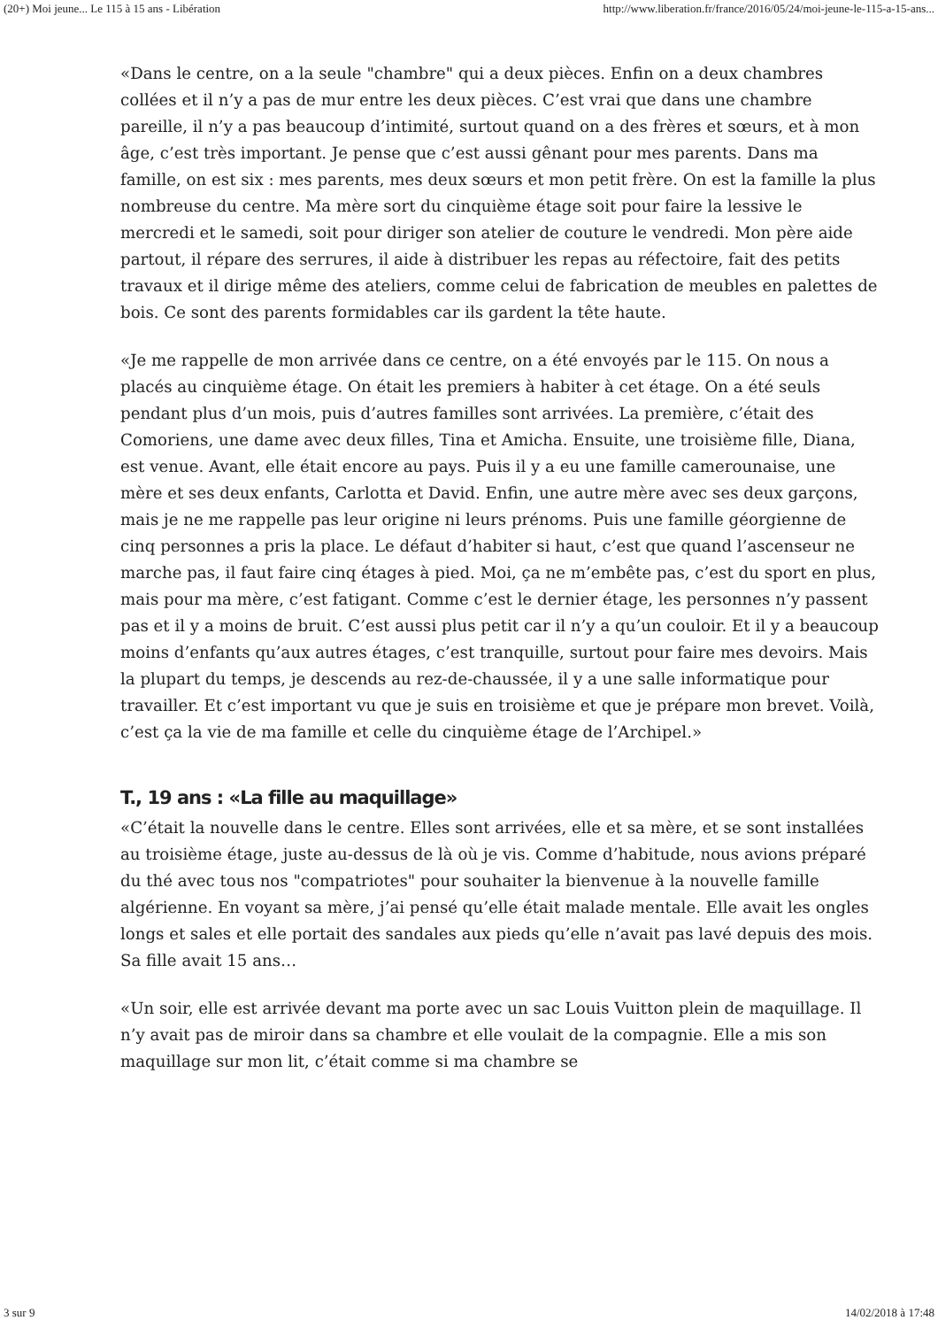(20+) Moi jeune... Le 115 à 15 ans - Libération http://www.liberation.fr/france/2016/05/24/moi-jeune-le-115-a-15-ans...
«Dans le centre, on a la seule "chambre" qui a deux pièces. Enfin on a deux chambres collées et il n’y a pas de mur entre les deux pièces. C’est vrai que dans une chambre pareille, il n’y a pas beaucoup d’intimité, surtout quand on a des frères et sœurs, et à mon âge, c’est très important. Je pense que c’est aussi gênant pour mes parents. Dans ma famille, on est six : mes parents, mes deux sœurs et mon petit frère. On est la famille la plus nombreuse du centre. Ma mère sort du cinquième étage soit pour faire la lessive le mercredi et le samedi, soit pour diriger son atelier de couture le vendredi. Mon père aide partout, il répare des serrures, il aide à distribuer les repas au réfectoire, fait des petits travaux et il dirige même des ateliers, comme celui de fabrication de meubles en palettes de bois. Ce sont des parents formidables car ils gardent la tête haute.
«Je me rappelle de mon arrivée dans ce centre, on a été envoyés par le 115. On nous a placés au cinquième étage. On était les premiers à habiter à cet étage. On a été seuls pendant plus d’un mois, puis d’autres familles sont arrivées. La première, c’était des Comoriens, une dame avec deux filles, Tina et Amicha. Ensuite, une troisième fille, Diana, est venue. Avant, elle était encore au pays. Puis il y a eu une famille camerounaise, une mère et ses deux enfants, Carlotta et David. Enfin, une autre mère avec ses deux garçons, mais je ne me rappelle pas leur origine ni leurs prénoms. Puis une famille géorgienne de cinq personnes a pris la place. Le défaut d’habiter si haut, c’est que quand l’ascenseur ne marche pas, il faut faire cinq étages à pied. Moi, ça ne m’embête pas, c’est du sport en plus, mais pour ma mère, c’est fatigant. Comme c’est le dernier étage, les personnes n’y passent pas et il y a moins de bruit. C’est aussi plus petit car il n’y a qu’un couloir. Et il y a beaucoup moins d’enfants qu’aux autres étages, c’est tranquille, surtout pour faire mes devoirs. Mais la plupart du temps, je descends au rez-de-chaussée, il y a une salle informatique pour travailler. Et c’est important vu que je suis en troisième et que je prépare mon brevet. Voilà, c’est ça la vie de ma famille et celle du cinquième étage de l’Archipel.»
T., 19 ans : «La fille au maquillage»
«C’était la nouvelle dans le centre. Elles sont arrivées, elle et sa mère, et se sont installées au troisième étage, juste au-dessus de là où je vis. Comme d’habitude, nous avions préparé du thé avec tous nos "compatriotes" pour souhaiter la bienvenue à la nouvelle famille algérienne. En voyant sa mère, j’ai pensé qu’elle était malade mentale. Elle avait les ongles longs et sales et elle portait des sandales aux pieds qu’elle n’avait pas lavé depuis des mois. Sa fille avait 15 ans…
«Un soir, elle est arrivée devant ma porte avec un sac Louis Vuitton plein de maquillage. Il n’y avait pas de miroir dans sa chambre et elle voulait de la compagnie. Elle a mis son maquillage sur mon lit, c’était comme si ma chambre se
3 sur 9 14/02/2018 à 17:48